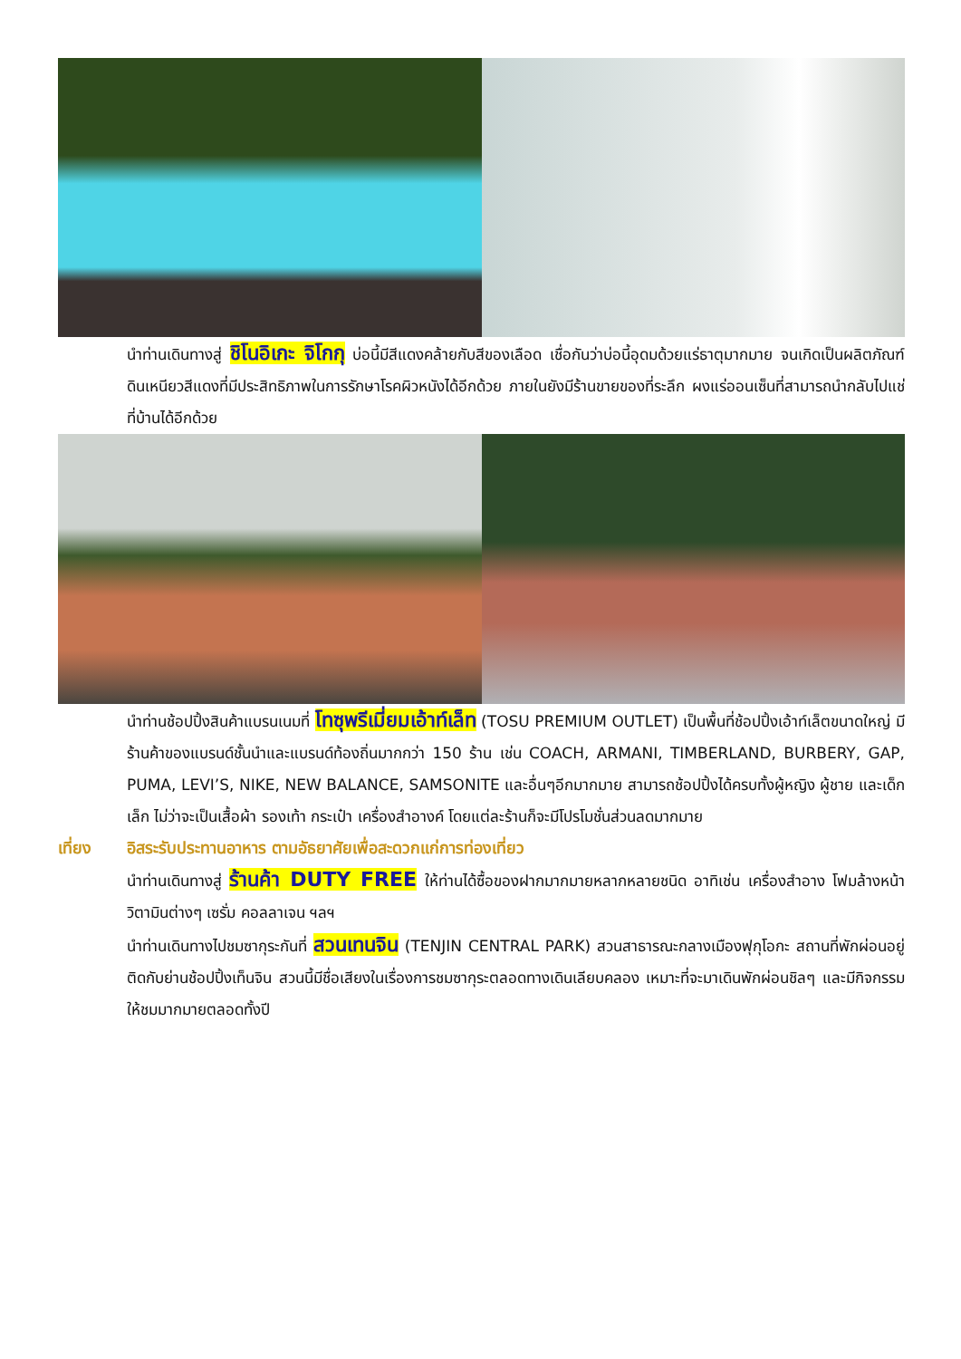นำท่านเดินทางสู่ ชิโนอิเกะ จิโกกุ บ่อนี้มีสีแดงคล้ายกับสีของเลือด เชื่อกันว่าบ่อนี้อุดมด้วยแร่ธาตุมากมาย จนเกิดเป็นผลิตภัณฑ์ดินเหนียวสีแดงที่มีประสิทธิภาพในการรักษาโรคผิวหนังได้อีกด้วย ภายในยังมีร้านขายของที่ระลึก ผงแร่ออนเซ็นที่สามารถนำกลับไปแช่ที่บ้านได้อีกด้วย
นำท่านช้อปปิ้งสินค้าแบรนเนมที่ โทซุพรีเมี่ยมเอ้าท์เล็ท (TOSU PREMIUM OUTLET) เป็นพื้นที่ช้อปปิ้งเอ้าท์เล็ตขนาดใหญ่ มีร้านค้าของแบรนด์ชั้นนำและแบรนด์ท้องถิ่นมากกว่า 150 ร้าน เช่น COACH, ARMANI, TIMBERLAND, BURBERY, GAP, PUMA, LEVI’S, NIKE, NEW BALANCE, SAMSONITE และอื่นๆอีกมากมาย สามารถช้อปปิ้งได้ครบทั้งผู้หญิง ผู้ชาย และเด็กเล็ก ไม่ว่าจะเป็นเสื้อผ้า รองเท้า กระเป๋า เครื่องสำอางค์ โดยแต่ละร้านก็จะมีโปรโมชั่นส่วนลดมากมาย
เที่ยง อิสระรับประทานอาหาร ตามอัธยาศัยเพื่อสะดวกแก่การท่องเที่ยว
นำท่านเดินทางสู่ ร้านค้า DUTY FREE ให้ท่านได้ซื้อของฝากมากมายหลากหลายชนิด อาทิเช่น เครื่องสำอาง โฟมล้างหน้า วิตามินต่างๆ เซรั่ม คอลลาเจน ฯลฯ
นำท่านเดินทางไปชมซากุระกันที่ สวนเทนจิน (TENJIN CENTRAL PARK) สวนสาธารณะกลางเมืองฟุกุโอกะ สถานที่พักผ่อนอยู่ติดกับย่านช้อปปิ้งเท็นจิน สวนนี้มีชื่อเสียงในเรื่องการชมซากุระตลอดทางเดินเลียบคลอง เหมาะที่จะมาเดินพักผ่อนชิลๆ และมีกิจกรรมให้ชมมากมายตลอดทั้งปี